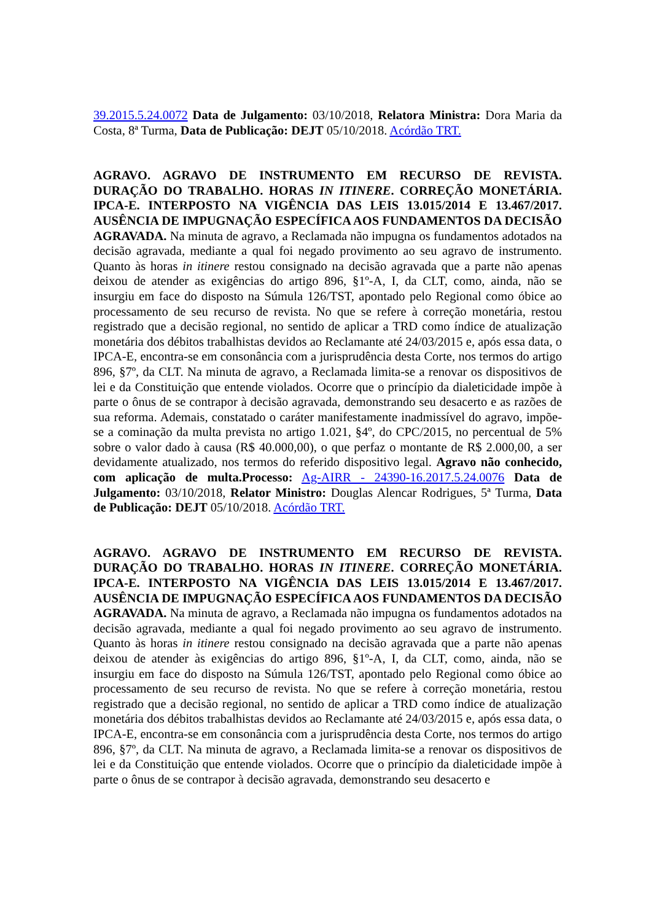39.2015.5.24.0072 Data de Julgamento: 03/10/2018, Relatora Ministra: Dora Maria da Costa, 8ª Turma, Data de Publicação: DEJT 05/10/2018. Acórdão TRT.
AGRAVO. AGRAVO DE INSTRUMENTO EM RECURSO DE REVISTA. DURAÇÃO DO TRABALHO. HORAS IN ITINERE. CORREÇÃO MONETÁRIA. IPCA-E. INTERPOSTO NA VIGÊNCIA DAS LEIS 13.015/2014 E 13.467/2017. AUSÊNCIA DE IMPUGNAÇÃO ESPECÍFICA AOS FUNDAMENTOS DA DECISÃO AGRAVADA. Na minuta de agravo, a Reclamada não impugna os fundamentos adotados na decisão agravada, mediante a qual foi negado provimento ao seu agravo de instrumento. Quanto às horas in itinere restou consignado na decisão agravada que a parte não apenas deixou de atender as exigências do artigo 896, §1º-A, I, da CLT, como, ainda, não se insurgiu em face do disposto na Súmula 126/TST, apontado pelo Regional como óbice ao processamento de seu recurso de revista. No que se refere à correção monetária, restou registrado que a decisão regional, no sentido de aplicar a TRD como índice de atualização monetária dos débitos trabalhistas devidos ao Reclamante até 24/03/2015 e, após essa data, o IPCA-E, encontra-se em consonância com a jurisprudência desta Corte, nos termos do artigo 896, §7º, da CLT. Na minuta de agravo, a Reclamada limita-se a renovar os dispositivos de lei e da Constituição que entende violados. Ocorre que o princípio da dialeticidade impõe à parte o ônus de se contrapor à decisão agravada, demonstrando seu desacerto e as razões de sua reforma. Ademais, constatado o caráter manifestamente inadmissível do agravo, impõe-se a cominação da multa prevista no artigo 1.021, §4º, do CPC/2015, no percentual de 5% sobre o valor dado à causa (R$ 40.000,00), o que perfaz o montante de R$ 2.000,00, a ser devidamente atualizado, nos termos do referido dispositivo legal. Agravo não conhecido, com aplicação de multa.Processo: Ag-AIRR - 24390-16.2017.5.24.0076 Data de Julgamento: 03/10/2018, Relator Ministro: Douglas Alencar Rodrigues, 5ª Turma, Data de Publicação: DEJT 05/10/2018. Acórdão TRT.
AGRAVO. AGRAVO DE INSTRUMENTO EM RECURSO DE REVISTA. DURAÇÃO DO TRABALHO. HORAS IN ITINERE. CORREÇÃO MONETÁRIA. IPCA-E. INTERPOSTO NA VIGÊNCIA DAS LEIS 13.015/2014 E 13.467/2017. AUSÊNCIA DE IMPUGNAÇÃO ESPECÍFICA AOS FUNDAMENTOS DA DECISÃO AGRAVADA. Na minuta de agravo, a Reclamada não impugna os fundamentos adotados na decisão agravada, mediante a qual foi negado provimento ao seu agravo de instrumento. Quanto às horas in itinere restou consignado na decisão agravada que a parte não apenas deixou de atender às exigências do artigo 896, §1º-A, I, da CLT, como, ainda, não se insurgiu em face do disposto na Súmula 126/TST, apontado pelo Regional como óbice ao processamento de seu recurso de revista. No que se refere à correção monetária, restou registrado que a decisão regional, no sentido de aplicar a TRD como índice de atualização monetária dos débitos trabalhistas devidos ao Reclamante até 24/03/2015 e, após essa data, o IPCA-E, encontra-se em consonância com a jurisprudência desta Corte, nos termos do artigo 896, §7º, da CLT. Na minuta de agravo, a Reclamada limita-se a renovar os dispositivos de lei e da Constituição que entende violados. Ocorre que o princípio da dialeticidade impõe à parte o ônus de se contrapor à decisão agravada, demonstrando seu desacerto e